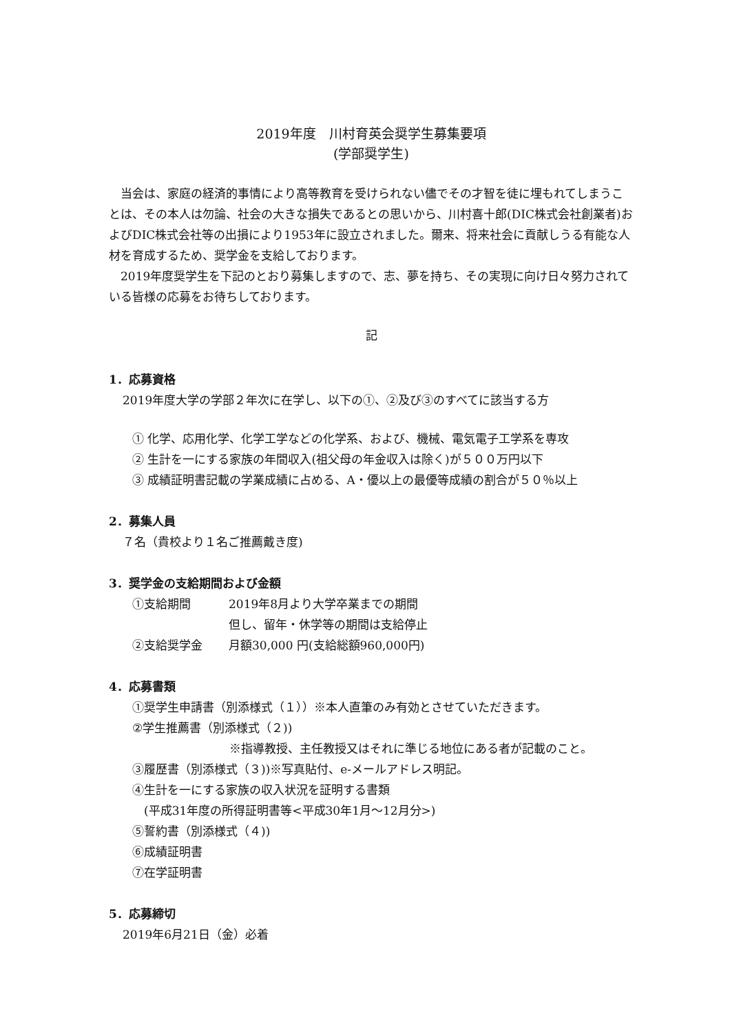2019年度　川村育英会奨学生募集要項
(学部奨学生)
当会は、家庭の経済的事情により高等教育を受けられない儘でその才智を徒に埋もれてしまうことは、その本人は勿論、社会の大きな損失であるとの思いから、川村喜十郎(DIC株式会社創業者)およびDIC株式会社等の出損により1953年に設立されました。爾来、将来社会に貢献しうる有能な人材を育成するため、奨学金を支給しております。
2019年度奨学生を下記のとおり募集しますので、志、夢を持ち、その実現に向け日々努力されている皆様の応募をお待ちしております。
記
1．応募資格
2019年度大学の学部２年次に在学し、以下の①、②及び③のすべてに該当する方
① 化学、応用化学、化学工学などの化学系、および、機械、電気電子工学系を専攻
② 生計を一にする家族の年間収入(祖父母の年金収入は除く)が５００万円以下
③ 成績証明書記載の学業成績に占める、A・優以上の最優等成績の割合が５０％以上
2．募集人員
７名（貴校より１名ご推薦戴き度)
3．奨学金の支給期間および金額
①支給期間 2019年8月より大学卒業までの期間
但し、留年・休学等の期間は支給停止
②支給奨学金 月額30,000 円(支給総額960,000円)
4．応募書類
①奨学生申請書（別添様式（１））※本人直筆のみ有効とさせていただきます。
②学生推薦書（別添様式（２))
※指導教授、主任教授又はそれに準じる地位にある者が記載のこと。
③履歴書（別添様式（３))※写真貼付、e-メールアドレス明記。
④生計を一にする家族の収入状況を証明する書類
　(平成31年度の所得証明書等<平成30年1月～12月分>)
⑤誓約書（別添様式（４))
⑥成績証明書
⑦在学証明書
5．応募締切
2019年6月21日（金）必着